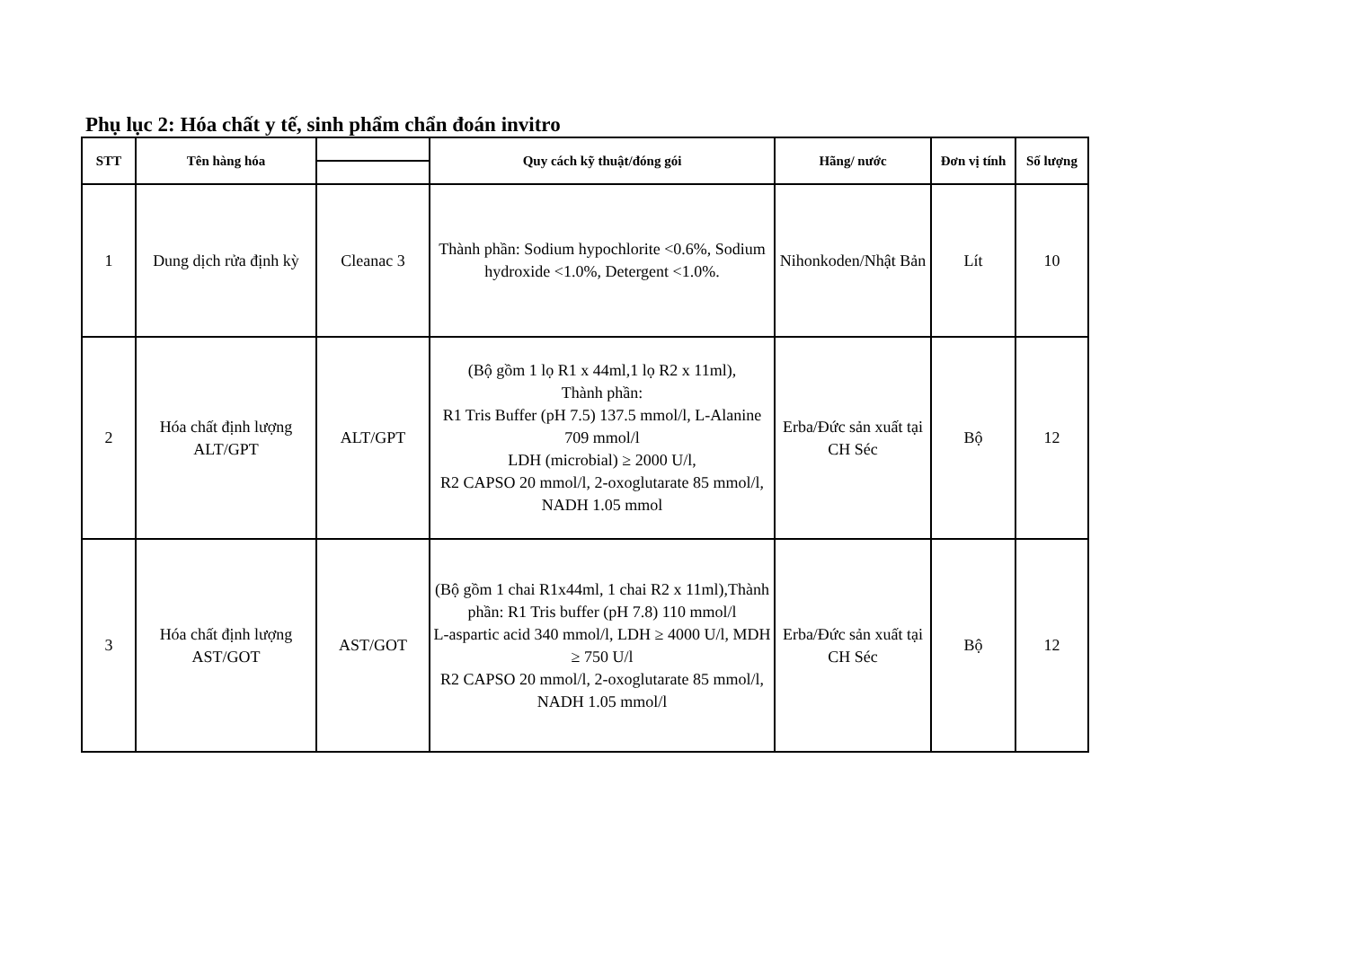Phụ lục 2: Hóa chất y tế, sinh phẩm chẩn đoán invitro
| STT | Tên hàng hóa | | Quy cách kỹ thuật/đóng gói | Hãng/ nước | Đơn vị tính | Số lượng |
| --- | --- | --- | --- | --- | --- | --- |
| 1 | Dung dịch rửa định kỳ | Cleanac 3 | Thành phần: Sodium hypochlorite <0.6%, Sodium hydroxide <1.0%, Detergent <1.0%. | Nihonkoden/Nhật Bản | Lít | 10 |
| 2 | Hóa chất định lượng ALT/GPT | ALT/GPT | (Bộ gồm 1 lọ R1 x 44ml,1 lọ R2 x 11ml), Thành phần: R1 Tris Buffer (pH 7.5) 137.5 mmol/l, L-Alanine 709 mmol/l LDH (microbial) ≥ 2000 U/l, R2 CAPSO 20 mmol/l, 2-oxoglutarate 85 mmol/l, NADH 1.05 mmol | Erba/Đức sản xuất tại CH Séc | Bộ | 12 |
| 3 | Hóa chất định lượng AST/GOT | AST/GOT | (Bộ gồm 1 chai R1x44ml, 1 chai R2 x 11ml),Thành phần: R1 Tris buffer (pH 7.8) 110 mmol/l L-aspartic acid 340 mmol/l, LDH ≥ 4000 U/l, MDH ≥ 750 U/l R2 CAPSO 20 mmol/l, 2-oxoglutarate 85 mmol/l, NADH 1.05 mmol/l | Erba/Đức sản xuất tại CH Séc | Bộ | 12 |